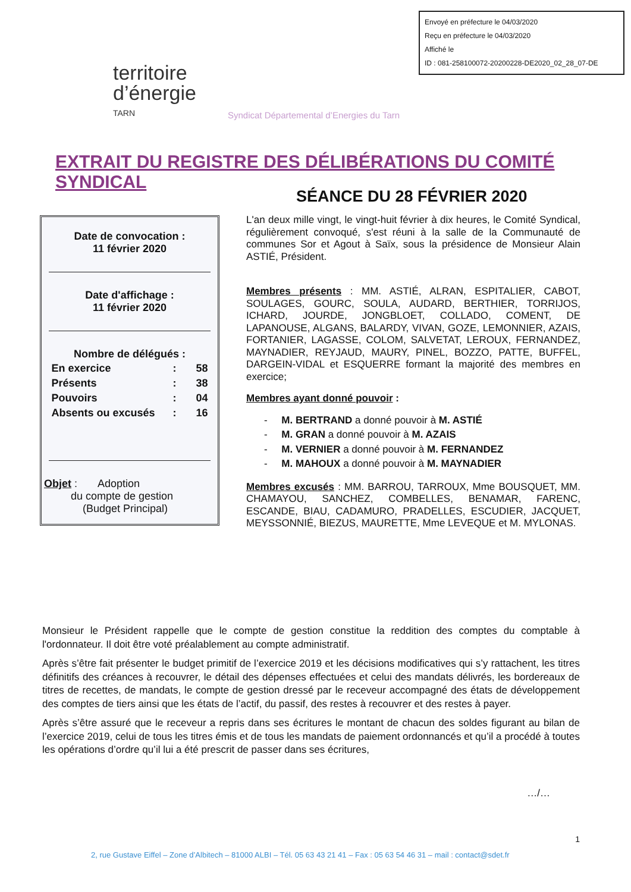Envoyé en préfecture le 04/03/2020
Reçu en préfecture le 04/03/2020
Affiché le
ID : 081-258100072-20200228-DE2020_02_28_07-DE
territoire
d’énergie
TARN
Syndicat Départemental d’Energies du Tarn
EXTRAIT DU REGISTRE DES DÉLIBÉRATIONS DU COMITÉ SYNDICAL
SÉANCE DU 28 FÉVRIER 2020
Date de convocation :
11 février 2020
Date d'affichage :
11 février 2020
Nombre de délégués :
| En exercice | : | 58 |
| Présents | : | 38 |
| Pouvoirs | : | 04 |
| Absents ou excusés | : | 16 |
Objet : Adoption
du compte de gestion
(Budget Principal)
L'an deux mille vingt, le vingt-huit février à dix heures, le Comité Syndical, régulièrement convoqué, s'est réuni à la salle de la Communauté de communes Sor et Agout à Saïx, sous la présidence de Monsieur Alain ASTIÉ, Président.
Membres présents : MM. ASTIÉ, ALRAN, ESPITALIER, CABOT, SOULAGES, GOURC, SOULA, AUDARD, BERTHIER, TORRIJOS, ICHARD, JOURDE, JONGBLOET, COLLADO, COMENT, DE LAPANOUSE, ALGANS, BALARDY, VIVAN, GOZE, LEMONNIER, AZAIS, FORTANIER, LAGASSE, COLOM, SALVETAT, LEROUX, FERNANDEZ, MAYNADIER, REYJAUD, MAURY, PINEL, BOZZO, PATTE, BUFFEL, DARGEIN-VIDAL et ESQUERRE formant la majorité des membres en exercice;
Membres ayant donné pouvoir :
- M. BERTRAND a donné pouvoir à M. ASTIÉ
- M. GRAN a donné pouvoir à M. AZAIS
- M. VERNIER a donné pouvoir à M. FERNANDEZ
- M. MAHOUX a donné pouvoir à M. MAYNADIER
Membres excusés : MM. BARROU, TARROUX, Mme BOUSQUET, MM. CHAMAYOU, SANCHEZ, COMBELLES, BENAMAR, FARENC, ESCANDE, BIAU, CADAMURO, PRADELLES, ESCUDIER, JACQUET, MEYSSONNIÉ, BIEZUS, MAURETTE, Mme LEVEQUE et M. MYLONAS.
Monsieur le Président rappelle que le compte de gestion constitue la reddition des comptes du comptable à l'ordonnateur. Il doit être voté préalablement au compte administratif.
Après s’être fait présenter le budget primitif de l’exercice 2019 et les décisions modificatives qui s’y rattachent, les titres définitifs des créances à recouvrer, le détail des dépenses effectuées et celui des mandats délivrés, les bordereaux de titres de recettes, de mandats, le compte de gestion dressé par le receveur accompagné des états de développement des comptes de tiers ainsi que les états de l’actif, du passif, des restes à recouvrer et des restes à payer.
Après s’être assuré que le receveur a repris dans ses écritures le montant de chacun des soldes figurant au bilan de l’exercice 2019, celui de tous les titres émis et de tous les mandats de paiement ordonnancés et qu’il a procédé à toutes les opérations d’ordre qu’il lui a été prescrit de passer dans ses écritures,
…/…
1
2, rue Gustave Eiffel – Zone d’Albitech – 81000 ALBI – Tél. 05 63 43 21 41 – Fax : 05 63 54 46 31 – mail : contact@sdet.fr